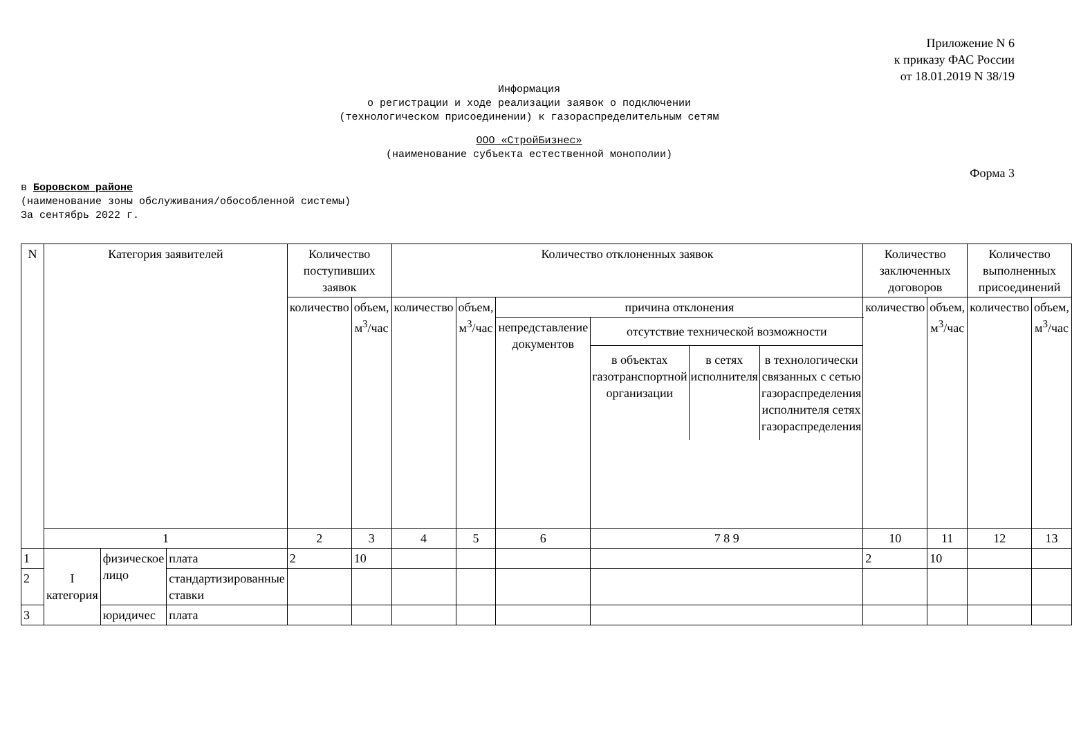Приложение N 6
к приказу ФАС России
от 18.01.2019 N 38/19
Информация
о регистрации и ходе реализации заявок о подключении
(технологическом присоединении) к газораспределительным сетям
ООО «СтройБизнес»
(наименование субъекта естественной монополии)
Форма 3
в Боровском районе
(наименование зоны обслуживания/обособленной системы)
За сентябрь 2022 г.
| N | Категория заявителей | | | Количество поступивших заявок | | Количество отклоненных заявок | | | | Количество заключенных договоров | | Количество выполненных присоединений | |
| | | | | количество | объем, м<sup>3</sup>/час | количество | объем, м<sup>3</sup>/час | причина отклонения | | количество | объем, м<sup>3</sup>/час | количество | объем, м<sup>3</sup>/час |
| | | | | | | | | непредставление документов | отсутствие технической возможности в объектах газотранспортной организации в сетях исполнителя в технологически связанных с сетью газораспределения исполнителя сетях газораспределения | | | | |
| | 1 | | | 2 | 3 | 4 | 5 | 6 | 7 8 9 | 10 | 11 | 12 | 13 |
| 1 | I категория | физическое лицо | плата | 2 | 10 | | | | | 2 | 10 | | |
| 2 | | | стандартизированные ставки | | | | | | | | | | |
| 3 | | юридичес | плата | | | | | | | | | | |